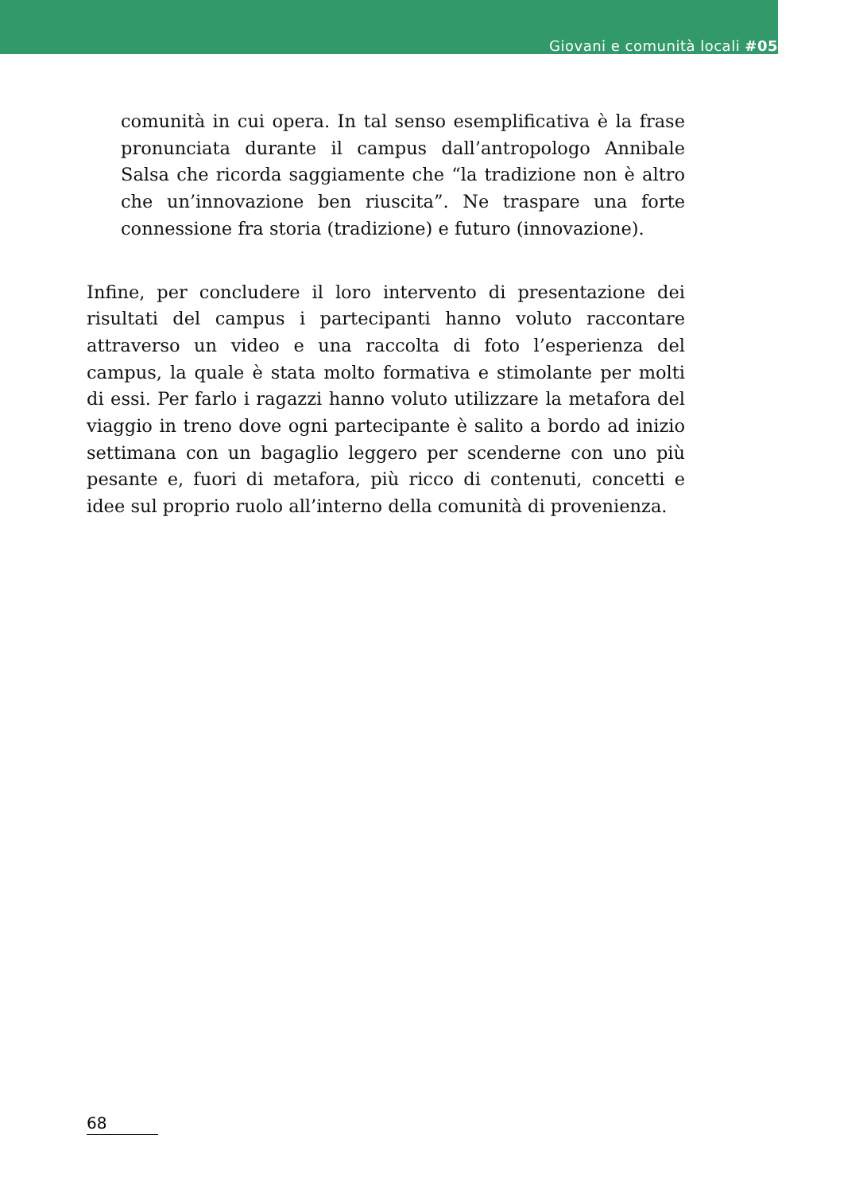Giovani e comunità locali #05
comunità in cui opera. In tal senso esemplificativa è la frase pronunciata durante il campus dall’antropologo Annibale Salsa che ricorda saggiamente che “la tradizione non è altro che un’innovazione ben riuscita”. Ne traspare una forte connessione fra storia (tradizione) e futuro (innovazione).
Infine, per concludere il loro intervento di presentazione dei risultati del campus i partecipanti hanno voluto raccontare attraverso un video e una raccolta di foto l’esperienza del campus, la quale è stata molto formativa e stimolante per molti di essi. Per farlo i ragazzi hanno voluto utilizzare la metafora del viaggio in treno dove ogni partecipante è salito a bordo ad inizio settimana con un bagaglio leggero per scenderne con uno più pesante e, fuori di metafora, più ricco di contenuti, concetti e idee sul proprio ruolo all’interno della comunità di provenienza.
68